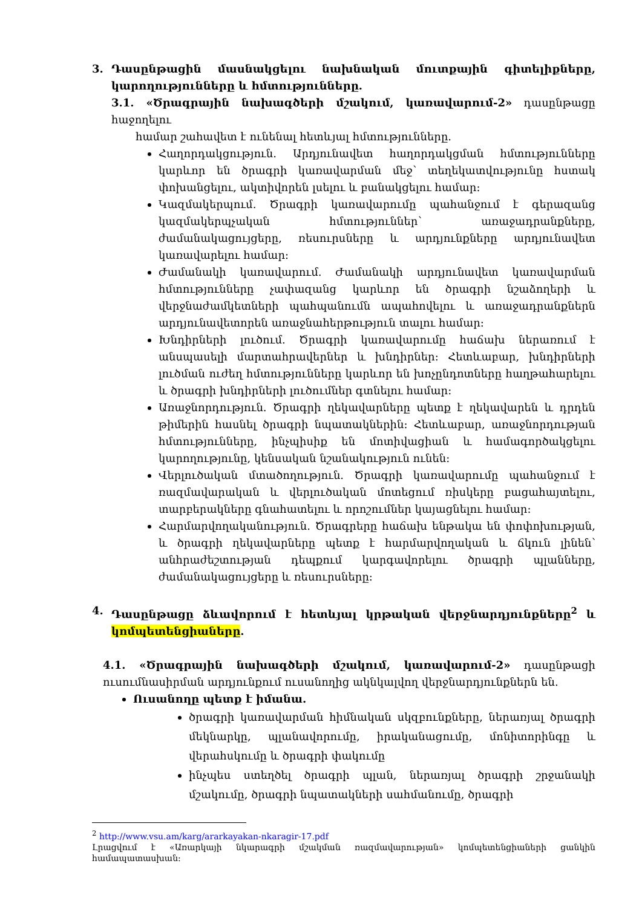3. Դասընթացին մասնակցելու նախնական մուտքային գիտելիքները, կարողությունները և հմտությունները.
3.1. «Ծրագրային նախագծերի մշակում, կառավարում-2» դասընթացը հաջողելու
համար շահավետ է ունենալ հետևյալ հմտությունները.
Հաղորդակցություն. Արդյունավետ հաղորդակցման հմտությունները կարևոր են ծրագրի կառավարման մեջ՝ տեղեկատվությունը հստակ փոխանցելու, ակտիվորեն լսելու և բանակցելու համար:
Կազմակերպում. Ծրագրի կառավարումը պահանջում է գերազանց կազմակերպչական հմտություններ՝ առաջադրանքները, ժամանակացույցերը, ռեսուրսները և արդյունքները արդյունավետ կառավարելու համար:
Ժամանակի կառավարում. Ժամանակի արդյունավետ կառավարման հմտությունները չափազանց կարևոր են ծրագրի նշաձողերի և վերջնաժամկետների պահպանումն ապահովելու և առաջադրանքներն արդյունավետորեն առաջնահերթություն տալու համար:
Խնդիրների լուծում. Ծրագրի կառավարումը հաճախ ներառում է անսպասելի մարտահրավերներ և խնդիրներ: Հետևաբար, խնդիրների լուծման ուժեղ հմտությունները կարևոր են խոչընդոտները հաղթահարելու և ծրագրի խնդիրների լուծումներ գտնելու համար:
Առաջնորդություն. Ծրագրի ղեկավարները պետք է ղեկավարեն և դրդեն թիմերին հասնել ծրագրի նպատակներին: Հետևաբար, առաջնորդության հմտությունները, ինչպիսիք են մոտիվացիան և համագործակցելու կարողությունը, կենսական նշանակություն ունեն:
Վերլուծական մտածողություն. Ծրագրի կառավարումը պահանջում է ռազմավարական և վերլուծական մոտեցում ռիսկերը բացահայտելու, տարբերակները գնահատելու և որոշումներ կայացնելու համար:
Հարմարվողականություն. Ծրագրերը հաճախ ենթակա են փոփոխության, և ծրագրի ղեկավարները պետք է հարմարվողական և ճկուն լինեն՝ անհրաժեշտության դեպքում կարգավորելու ծրագրի պլանները, ժամանակացույցերը և ռեսուրսները:
4. Դասընթացը ձևավորում է հետևյալ կրթական վերջնարդյունքները<sup>2</sup> և կոմպետենցիաները.
4.1. «Ծրագրային նախագծերի մշակում, կառավարում-2» դասընթացի ուսումնասիրման արդյունքում ուսանողից ակնկալվող վերջնարդյունքներն են.
Ուսանողը պետք է իմանա.
ծրագրի կառավարման հիմնական սկզբունքները, ներառյալ ծրագրի մեկնարկը, պլանավորումը, իրականացումը, մոնիտորինգը և վերահսկումը և ծրագրի փակումը
ինչպես ստեղծել ծրագրի պլան, ներառյալ ծրագրի շրջանակի մշակումը, ծրագրի նպատակների սահմանումը, ծրագրի
<sup>2</sup> http://www.vsu.am/karg/ararkayakan-nkaragir-17.pdf
Լրացվում է «Առարկայի նկարագրի մշակման ռազմավարության» կոմպետենցիաների ցանկին համապատասխան։